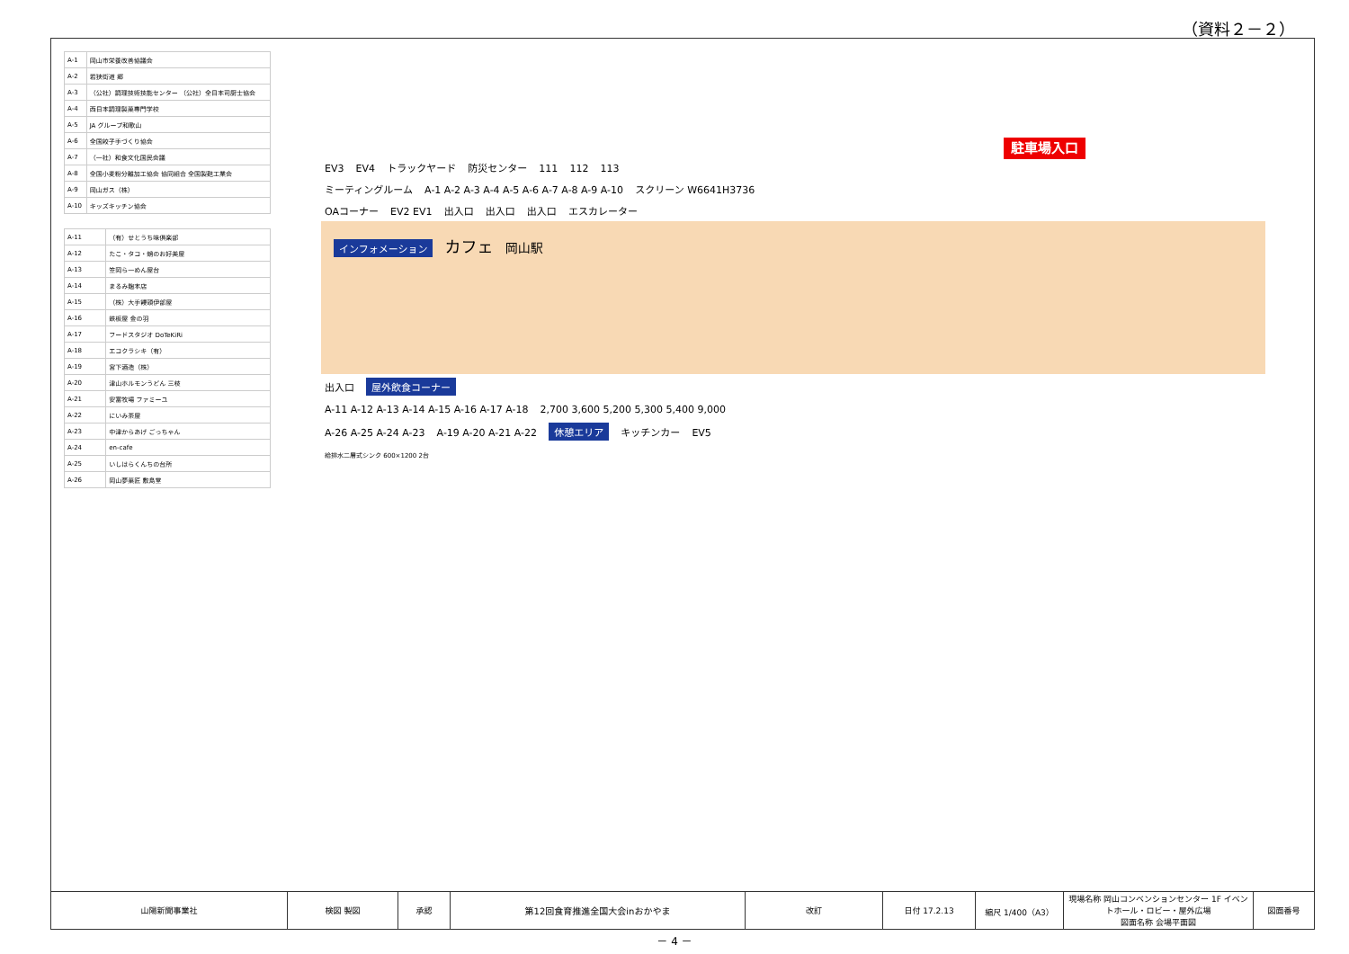（資料２－２）
| A-1 | 岡山市栄養改善協議会 |
| A-2 | 若狭街道 郷 |
| A-3 | （公社）調理技術技能センター （公社）全日本司厨士協会 |
| A-4 | 西日本調理製菓専門学校 |
| A-5 | JA グループ和歌山 |
| A-6 | 全国餃子手づくり協会 |
| A-7 | （一社）和食文化国民会議 |
| A-8 | 全国小麦粉分離加工協会 協同組合 全国製麩工業会 |
| A-9 | 岡山ガス（株） |
| A-10 | キッズキッチン協会 |
| A-11 | （有）せとうち味倶楽部 |
| A-12 | たこ・タコ・蛸のお好美屋 |
| A-13 | 笠岡ら一めん屋台 |
| A-14 | まるみ麹本店 |
| A-15 | （株）大手饅頭伊部屋 |
| A-16 | 鉄板屋 金の羽 |
| A-17 | フードスタジオ DoTeKiRi |
| A-18 | エコクラシキ（有） |
| A-19 | 宮下酒造（株） |
| A-20 | 津山ホルモンうどん 三枝 |
| A-21 | 安富牧場 ファミーユ |
| A-22 | にいみ茶屋 |
| A-23 | 中津からあげ ごっちゃん |
| A-24 | en-cafe |
| A-25 | いしはらくんちの台所 |
| A-26 | 岡山夢菓匠 敷島堂 |
駐車場入口
EV3 EV4 トラックヤード 防災センター 111 112 113
ミーティングルーム A-1 A-2 A-3 A-4 A-5 A-6 A-7 A-8 A-9 A-10 スクリーン W6641H3736
OAコーナー EV2 EV1 出入口 出入口 出入口 エスカレーター
インフォメーション カフェ 岡山駅
出入口 屋外飲食コーナー
A-11 A-12 A-13 A-14 A-15 A-16 A-17 A-18 2,700 3,600 5,200 5,300 5,400 9,000
A-26 A-25 A-24 A-23 A-19 A-20 A-21 A-22 休憩エリア キッチンカー EV5
給排水二層式シンク 600×1200 2台
| 山陽新聞事業社 | 検図 製図 | 承認 | 第12回食育推進全国大会inおかやま | 改訂 | 日付 17.2.13 | 縮尺 1/400（A3） | 現場名称 岡山コンベンションセンター 1F イベントホール・ロビー・屋外広場 図面名称 会場平面図 | 図面番号 |
－ 4 －